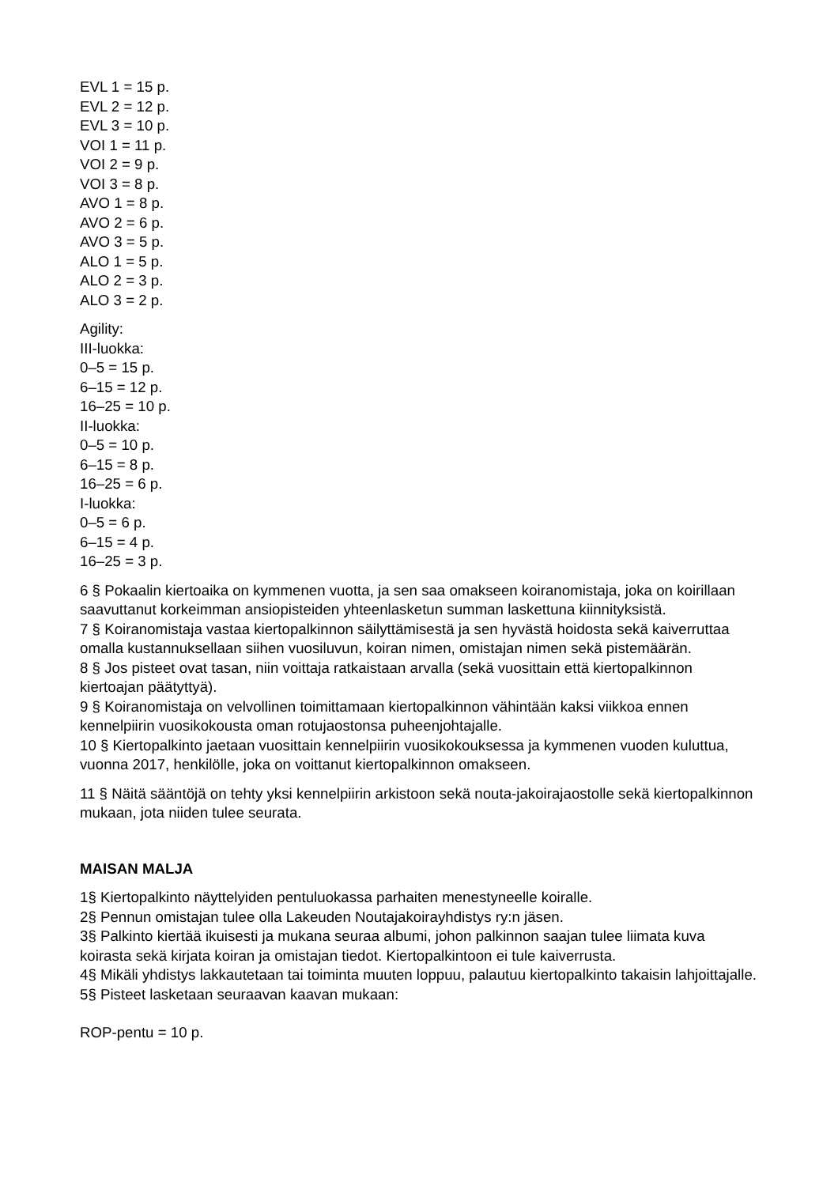EVL 1 = 15 p.
EVL 2 = 12 p.
EVL 3 = 10 p.
VOI 1 = 11 p.
VOI 2 = 9 p.
VOI 3 = 8 p.
AVO 1 = 8 p.
AVO 2 = 6 p.
AVO 3 = 5 p.
ALO 1 = 5 p.
ALO 2 = 3 p.
ALO 3 = 2 p.
Agility:
III-luokka:
0–5 = 15 p.
6–15 = 12 p.
16–25 = 10 p.
II-luokka:
0–5 = 10 p.
6–15 = 8 p.
16–25 = 6 p.
I-luokka:
0–5 = 6 p.
6–15 = 4 p.
16–25 = 3 p.
6 § Pokaalin kiertoaika on kymmenen vuotta, ja sen saa omakseen koiranomistaja, joka on koirillaan saavuttanut korkeimman ansiopisteiden yhteenlasketun summan laskettuna kiinnityksistä.
7 § Koiranomistaja vastaa kiertopalkinnon säilyttämisestä ja sen hyvästä hoidosta sekä kaiverruttaa omalla kustannuksellaan siihen vuosiluvun, koiran nimen, omistajan nimen sekä pistemäärän.
8 § Jos pisteet ovat tasan, niin voittaja ratkaistaan arvalla (sekä vuosittain että kiertopalkinnon kiertoajan päätyttyä).
9 § Koiranomistaja on velvollinen toimittamaan kiertopalkinnon vähintään kaksi viikkoa ennen kennelpiirin vuosikokousta oman rotujaostonsa puheenjohtajalle.
10 § Kiertopalkinto jaetaan vuosittain kennelpiirin vuosikokouksessa ja kymmenen vuoden kuluttua, vuonna 2017, henkilölle, joka on voittanut kiertopalkinnon omakseen.
11 § Näitä sääntöjä on tehty yksi kennelpiirin arkistoon sekä nouta-jakoirajaostolle sekä kiertopalkinnon mukaan, jota niiden tulee seurata.
MAISAN MALJA
1§ Kiertopalkinto näyttelyiden pentuluokassa parhaiten menestyneelle koiralle.
2§ Pennun omistajan tulee olla Lakeuden Noutajakoirayhdistys ry:n jäsen.
3§ Palkinto kiertää ikuisesti ja mukana seuraa albumi, johon palkinnon saajan tulee liimata kuva koirasta sekä kirjata koiran ja omistajan tiedot. Kiertopalkintoon ei tule kaiverrusta.
4§ Mikäli yhdistys lakkautetaan tai toiminta muuten loppuu, palautuu kiertopalkinto takaisin lahjoittajalle.
5§ Pisteet lasketaan seuraavan kaavan mukaan:
ROP-pentu = 10 p.